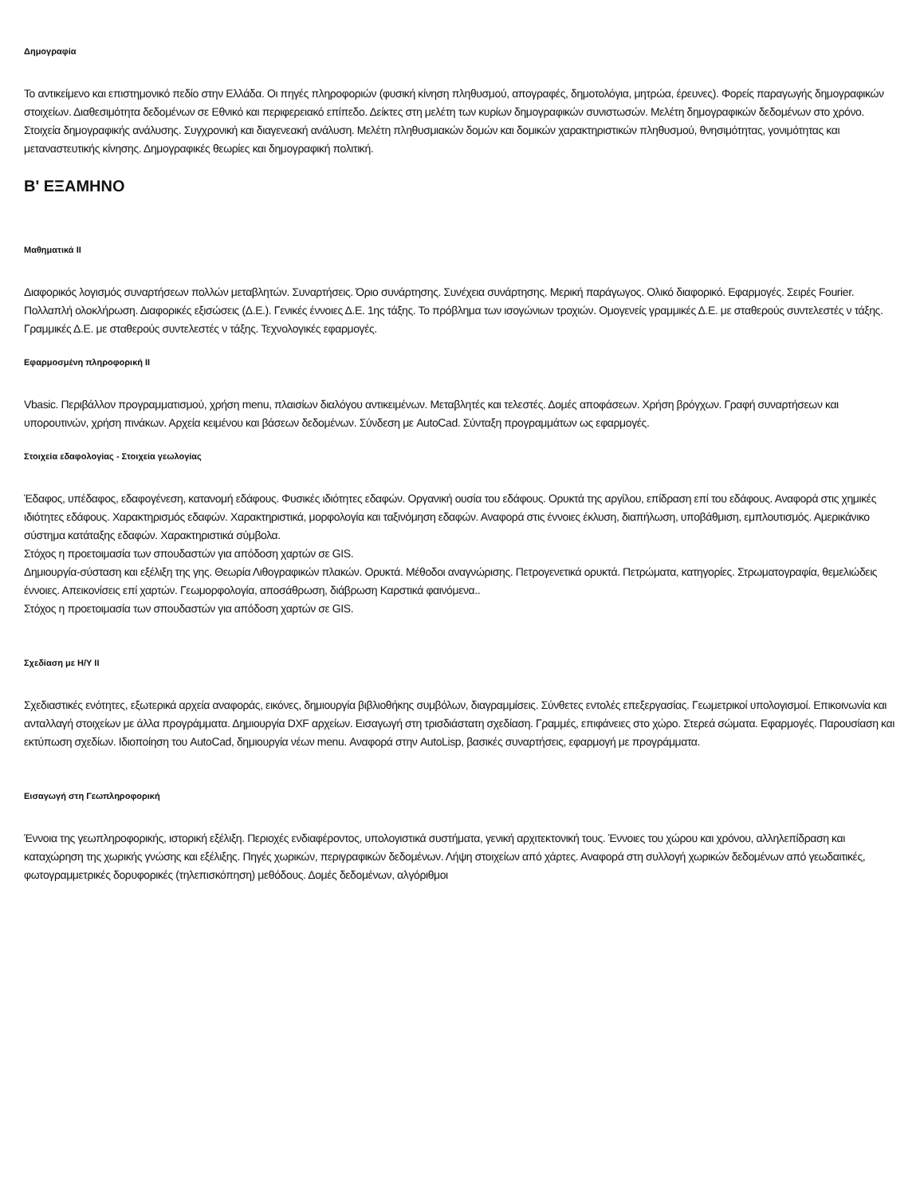Δημογραφία
Το αντικείμενο και επιστημονικό πεδίο στην Ελλάδα. Οι πηγές πληροφοριών (φυσική κίνηση πληθυσμού, απογραφές, δημοτολόγια, μητρώα, έρευνες). Φορείς παραγωγής δημογραφικών στοιχείων. Διαθεσιμότητα δεδομένων σε Εθνικό και περιφερειακό επίπεδο. Δείκτες στη μελέτη των κυρίων δημογραφικών συνιστωσών. Μελέτη δημογραφικών δεδομένων στο χρόνο. Στοιχεία δημογραφικής ανάλυσης. Συγχρονική και διαγενεακή ανάλυση. Μελέτη πληθυσμιακών δομών και δομικών χαρακτηριστικών πληθυσμού, θνησιμότητας, γονιμότητας και μεταναστευτικής κίνησης. Δημογραφικές θεωρίες και δημογραφική πολιτική.
Β' ΕΞΑΜΗΝΟ
Μαθηματικά ΙΙ
Διαφορικός λογισμός συναρτήσεων πολλών μεταβλητών. Συναρτήσεις. Όριο συνάρτησης. Συνέχεια συνάρτησης. Μερική παράγωγος. Ολικό διαφορικό. Εφαρμογές. Σειρές Fourier. Πολλαπλή ολοκλήρωση. Διαφορικές εξισώσεις (Δ.Ε.). Γενικές έννοιες Δ.Ε. 1ης τάξης. Το πρόβλημα των ισογώνιων τροχιών. Ομογενείς γραμμικές Δ.Ε. με σταθερούς συντελεστές ν τάξης. Γραμμικές Δ.Ε. με σταθερούς συντελεστές ν τάξης. Τεχνολογικές εφαρμογές.
Εφαρμοσμένη πληροφορική ΙΙ
Vbasic. Περιβάλλον προγραμματισμού, χρήση menu, πλαισίων διαλόγου αντικειμένων. Μεταβλητές και τελεστές. Δομές αποφάσεων. Χρήση βρόγχων. Γραφή συναρτήσεων και υπορουτινών, χρήση πινάκων. Αρχεία κειμένου και βάσεων δεδομένων. Σύνδεση με AutoCad. Σύνταξη προγραμμάτων ως εφαρμογές.
Στοιχεία εδαφολογίας - Στοιχεία γεωλογίας
Έδαφος, υπέδαφος, εδαφογένεση, κατανομή εδάφους. Φυσικές ιδιότητες εδαφών. Οργανική ουσία του εδάφους. Ορυκτά της αργίλου, επίδραση επί του εδάφους. Αναφορά στις χημικές ιδιότητες εδάφους. Χαρακτηρισμός εδαφών. Χαρακτηριστικά, μορφολογία και ταξινόμηση εδαφών. Αναφορά στις έννοιες έκλυση, διαπήλωση, υποβάθμιση, εμπλουτισμός. Αμερικάνικο σύστημα κατάταξης εδαφών. Χαρακτηριστικά σύμβολα.
Στόχος η προετοιμασία των σπουδαστών για απόδοση χαρτών σε GIS.
Δημιουργία-σύσταση και εξέλιξη της γης. Θεωρία Λιθογραφικών πλακών. Ορυκτά. Μέθοδοι αναγνώρισης. Πετρογενετικά ορυκτά. Πετρώματα, κατηγορίες. Στρωματογραφία, θεμελιώδεις έννοιες. Απεικονίσεις επί χαρτών. Γεωμορφολογία, αποσάθρωση, διάβρωση Καρστικά φαινόμενα..
Στόχος η προετοιμασία των σπουδαστών για απόδοση χαρτών σε GIS.
Σχεδίαση με Η/Υ ΙΙ
Σχεδιαστικές ενότητες, εξωτερικά αρχεία αναφοράς, εικόνες, δημιουργία βιβλιοθήκης συμβόλων, διαγραμμίσεις. Σύνθετες εντολές επεξεργασίας. Γεωμετρικοί υπολογισμοί. Επικοινωνία και ανταλλαγή στοιχείων με άλλα προγράμματα. Δημιουργία DXF αρχείων. Εισαγωγή στη τρισδιάστατη σχεδίαση. Γραμμές, επιφάνειες στο χώρο. Στερεά σώματα. Εφαρμογές. Παρουσίαση και εκτύπωση σχεδίων. Ιδιοποίηση του AutoCad, δημιουργία νέων menu. Αναφορά στην AutoLisp, βασικές συναρτήσεις, εφαρμογή με προγράμματα.
Εισαγωγή στη Γεωπληροφορική
Έννοια της γεωπληροφορικής, ιστορική εξέλιξη. Περιοχές ενδιαφέροντος, υπολογιστικά συστήματα, γενική αρχιτεκτονική τους. Έννοιες του χώρου και χρόνου, αλληλεπίδραση και καταχώρηση της χωρικής γνώσης και εξέλιξης. Πηγές χωρικών, περιγραφικών δεδομένων. Λήψη στοιχείων από χάρτες. Αναφορά στη συλλογή χωρικών δεδομένων από γεωδαιτικές, φωτογραμμετρικές δορυφορικές (τηλεπισκόπηση) μεθόδους. Δομές δεδομένων, αλγόριθμοι